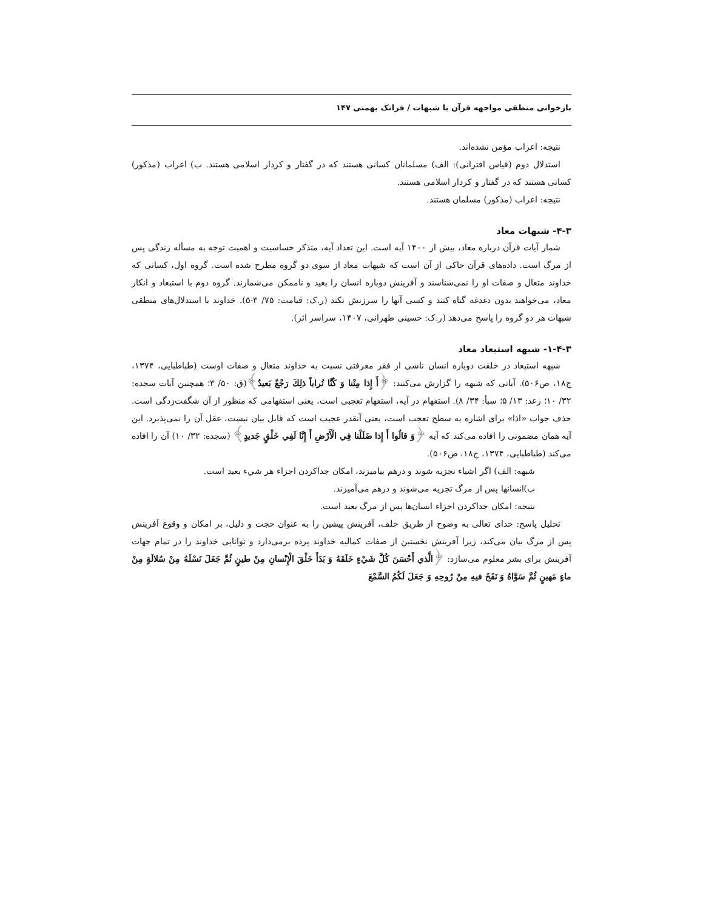بازخوانی منطقی مواجهه قرآن با شبهات / فرانک بهمنی ۱۴۷
نتیجه: اعراب مؤمن نشده‌اند.
استدلال دوم (قیاس اقترانی): الف) مسلمانان کسانی هستند که در گفتار و کردار اسلامی هستند. ب) اعراب (مذکور) کسانی هستند که در گفتار و کردار اسلامی هستند.
نتیجه: اعراب (مذکور) مسلمان هستند.
۴-۳- شبهات معاد
شمار آیات قرآن درباره معاد، بیش از ۱۴۰۰ آیه است. این تعداد آیه، متذکر حساسیت و اهمیت توجه به مسأله زندگی پس از مرگ است. داده‌های قرآن حاکی از آن است که شبهات معاد از سوی دو گروه مطرح شده است. گروه اول، کسانی که خداوند متعال و صفات او را نمی‌شناسند و آفرینش دوباره انسان را بعید و ناممکن می‌شمارند. گروه دوم با استبعاد و انکار معاد، می‌خواهند بدون دغدغه گناه کنند و کسی آنها را سرزنش نکند (ر.ک: قیامت: ۷۵/ ۳-۵). خداوند با استدلال‌های منطقی شبهات هر دو گروه را پاسخ می‌دهد (ر.ک: حسینی طهرانی، ۱۴۰۷، سراسر اثر).
۱-۴-۳- شبهه استبعاد معاد
شبهه استبعاد در خلقت دوباره انسان ناشی از فقر معرفتی نسبت به خداوند متعال و صفات اوست (طباطبایی، ۱۳۷۴، ج۱۸، ص۵۰۶). آیاتی که شبهه را گزارش می‌کنند: ﴿أَ إِذا مِتْنا وَ كُنَّا تُراباً ذلِكَ رَجْعٌ بَعيدٌ﴾(ق: ۵۰/ ۳؛ همچنین آیات سجده: ۳۲/ ۱۰؛ رعد: ۱۳/ ۵؛ سبأ: ۳۴/ ۸). استفهام در آیه، استفهام تعجبی است، یعنی استفهامی که منظور از آن شگفت‌زدگی است. حذف جواب «اذا» برای اشاره به سطح تعجب است، یعنی آنقدر عجیب است که قابل بیان نیست، عقل آن را نمی‌پذیرد. این آیه همان مضمونی را افاده می‌کند که آیه ﴿وَ قالُوا أَ إِذا ضَلَلْنا فِي الْأَرْضِ أَ إِنَّا لَفِي خَلْقٍ جَديدٍ﴾ (سجده: ۳۲/ ۱۰) آن را افاده می‌کند (طباطبایی، ۱۳۷۴، ج۱۸، ص۵۰۶).
شبهه: الف) اگر اشیاء تجزیه شوند و درهم بیامیزند، امکان جداکردن اجزاء هر شيء بعید است.
ب)انسانها پس از مرگ تجزیه می‌شوند و درهم می‌آمیزند.
نتیجه: امکان جداکردن اجزاء انسان‌ها پس از مرگ بعید است.
تحلیل پاسخ: خدای تعالی به وضوح از طریق خلف، آفرینش پیشین را به عنوان حجت و دلیل، بر امکان و وقوع آفرینش پس از مرگ بیان می‌کند، زیرا آفرینش نخستین از صفات کمالیه خداوند پرده برمی‌دارد و توانایی خداوند را در تمام جهات آفرینش برای بشر معلوم می‌سازد: ﴿الَّذي أَحْسَنَ كُلَّ شَيْءٍ خَلَقَهُ وَ بَدَأَ خَلْقَ الْإِنْسانِ مِنْ طينٍ ثُمَّ جَعَلَ نَسْلَهُ مِنْ سُلالَةٍ مِنْ ماءٍ مَهينٍ ثُمَّ سَوَّاهُ وَ نَفَخَ فيهِ مِنْ رُوحِهِ وَ جَعَلَ لَكُمُ السَّمْعَ